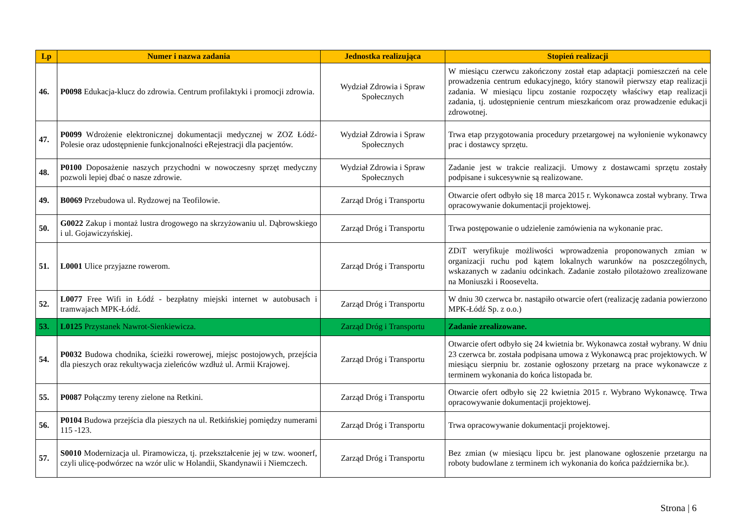| Lp | Numer i nazwa zadania | Jednostka realizująca | Stopień realizacji |
| --- | --- | --- | --- |
| 46. | P0098 Edukacja-klucz do zdrowia. Centrum profilaktyki i promocji zdrowia. | Wydział Zdrowia i Spraw Społecznych | W miesiącu czerwcu zakończony został etap adaptacji pomieszczeń na cele prowadzenia centrum edukacyjnego, który stanowił pierwszy etap realizacji zadania. W miesiącu lipcu zostanie rozpoczęty właściwy etap realizacji zadania, tj. udostępnienie centrum mieszkańcom oraz prowadzenie edukacji zdrowotnej. |
| 47. | P0099 Wdrożenie elektronicznej dokumentacji medycznej w ZOZ Łódź-Polesie oraz udostępnienie funkcjonalności eRejestracji dla pacjentów. | Wydział Zdrowia i Spraw Społecznych | Trwa etap przygotowania procedury przetargowej na wyłonienie wykonawcy prac i dostawcy sprzętu. |
| 48. | P0100 Doposażenie naszych przychodni w nowoczesny sprzęt medyczny pozwoli lepiej dbać o nasze zdrowie. | Wydział Zdrowia i Spraw Społecznych | Zadanie jest w trakcie realizacji. Umowy z dostawcami sprzętu zostały podpisane i sukcesywnie są realizowane. |
| 49. | B0069 Przebudowa ul. Rydzowej na Teofilowie. | Zarząd Dróg i Transportu | Otwarcie ofert odbyło się 18 marca 2015 r. Wykonawca został wybrany. Trwa opracowywanie dokumentacji projektowej. |
| 50. | G0022 Zakup i montaż lustra drogowego na skrzyżowaniu ul. Dąbrowskiego i ul. Gojawiczyńskiej. | Zarząd Dróg i Transportu | Trwa postępowanie o udzielenie zamówienia na wykonanie prac. |
| 51. | L0001 Ulice przyjazne rowerom. | Zarząd Dróg i Transportu | ZDiT weryfikuje możliwości wprowadzenia proponowanych zmian w organizacji ruchu pod kątem lokalnych warunków na poszczególnych, wskazanych w zadaniu odcinkach. Zadanie zostało pilotażowo zrealizowane na Moniuszki i Roosevelta. |
| 52. | L0077 Free Wifi in Łódź - bezpłatny miejski internet w autobusach i tramwajach MPK-Łódź. | Zarząd Dróg i Transportu | W dniu 30 czerwca br. nastąpiło otwarcie ofert (realizację zadania powierzono MPK-Łódź Sp. z o.o.) |
| 53. | L0125 Przystanek Nawrot-Sienkiewicza. | Zarząd Dróg i Transportu | Zadanie zrealizowane. |
| 54. | P0032 Budowa chodnika, ścieżki rowerowej, miejsc postojowych, przejścia dla pieszych oraz rekultywacja zieleńców wzdłuż ul. Armii Krajowej. | Zarząd Dróg i Transportu | Otwarcie ofert odbyło się 24 kwietnia br. Wykonawca został wybrany. W dniu 23 czerwca br. została podpisana umowa z Wykonawcą prac projektowych. W miesiącu sierpniu br. zostanie ogłoszony przetarg na prace wykonawcze z terminem wykonania do końca listopada br. |
| 55. | P0087 Połączmy tereny zielone na Retkini. | Zarząd Dróg i Transportu | Otwarcie ofert odbyło się 22 kwietnia 2015 r. Wybrano Wykonawcę. Trwa opracowywanie dokumentacji projektowej. |
| 56. | P0104 Budowa przejścia dla pieszych na ul. Retkińskiej pomiędzy numerami 115 -123. | Zarząd Dróg i Transportu | Trwa opracowywanie dokumentacji projektowej. |
| 57. | S0010 Modernizacja ul. Piramowicza, tj. przekształcenie jej w tzw. woonerf, czyli ulicę-podwórzec na wzór ulic w Holandii, Skandynawii i Niemczech. | Zarząd Dróg i Transportu | Bez zmian (w miesiącu lipcu br. jest planowane ogłoszenie przetargu na roboty budowlane z terminem ich wykonania do końca października br.). |
Strona | 6